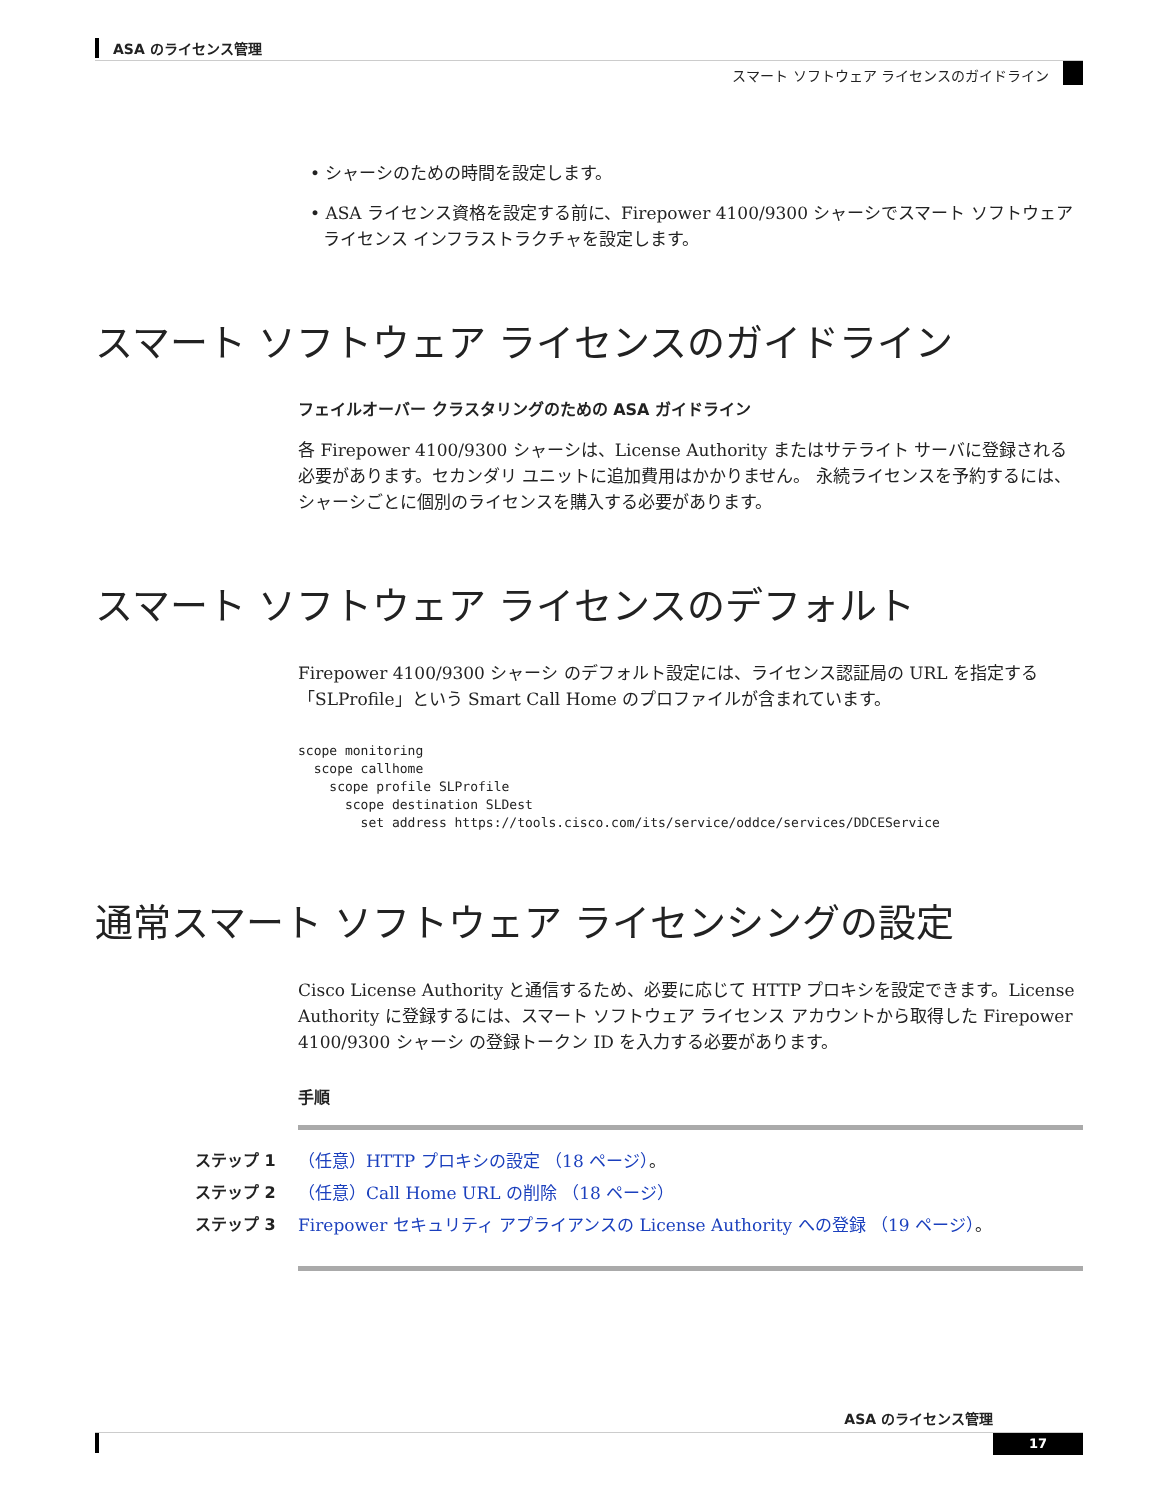ASA のライセンス管理
スマート ソフトウェア ライセンスのガイドライン
• シャーシのための時間を設定します。
• ASA ライセンス資格を設定する前に、Firepower 4100/9300 シャーシでスマート ソフトウェア ライセンス インフラストラクチャを設定します。
スマート ソフトウェア ライセンスのガイドライン
フェイルオーバー クラスタリングのための ASA ガイドライン
各 Firepower 4100/9300 シャーシは、License Authority またはサテライト サーバに登録される必要があります。セカンダリ ユニットに追加費用はかかりません。 永続ライセンスを予約するには、シャーシごとに個別のライセンスを購入する必要があります。
スマート ソフトウェア ライセンスのデフォルト
Firepower 4100/9300 シャーシ のデフォルト設定には、ライセンス認証局の URL を指定する「SLProfile」という Smart Call Home のプロファイルが含まれています。
scope monitoring
  scope callhome
    scope profile SLProfile
      scope destination SLDest
        set address https://tools.cisco.com/its/service/oddce/services/DDCEService
通常スマート ソフトウェア ライセンシングの設定
Cisco License Authority と通信するため、必要に応じて HTTP プロキシを設定できます。License Authority に登録するには、スマート ソフトウェア ライセンス アカウントから取得した Firepower 4100/9300 シャーシ の登録トークン ID を入力する必要があります。
手順
ステップ 1 （任意）HTTP プロキシの設定 （18 ページ）。
ステップ 2 （任意）Call Home URL の削除 （18 ページ）
ステップ 3 Firepower セキュリティ アプライアンスの License Authority への登録 （19 ページ）。
ASA のライセンス管理
17